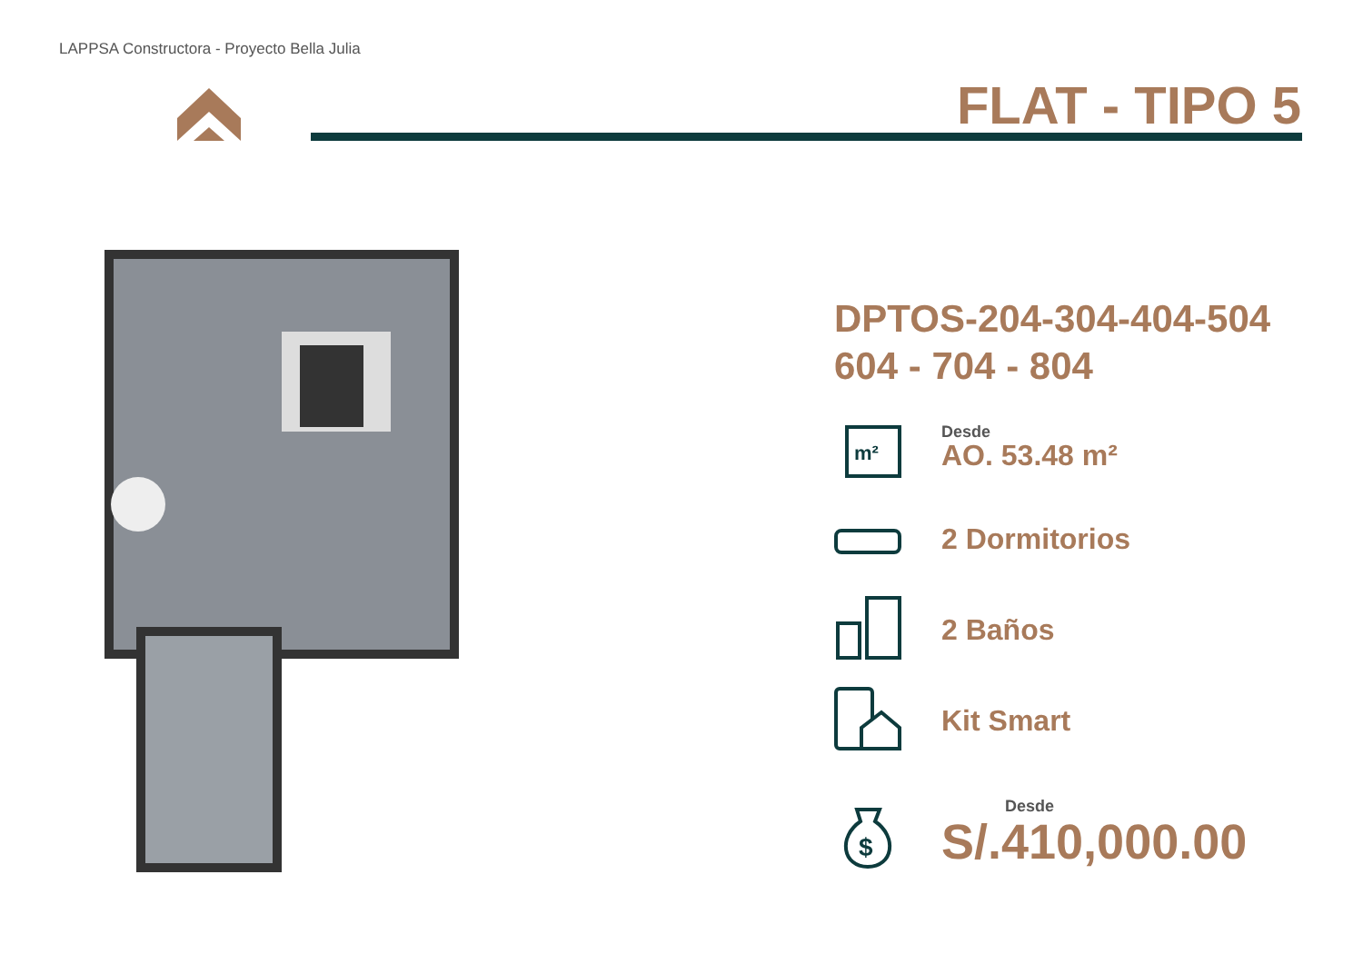LAPPSA Constructora - Proyecto Bella Julia
FLAT - TIPO 5
DPTOS-204-304-404-504
604 - 704 - 804
m²
Desde
AO. 53.48 m²
2 Dormitorios
2 Baños
Kit Smart
$
Desde
S/.410,000.00